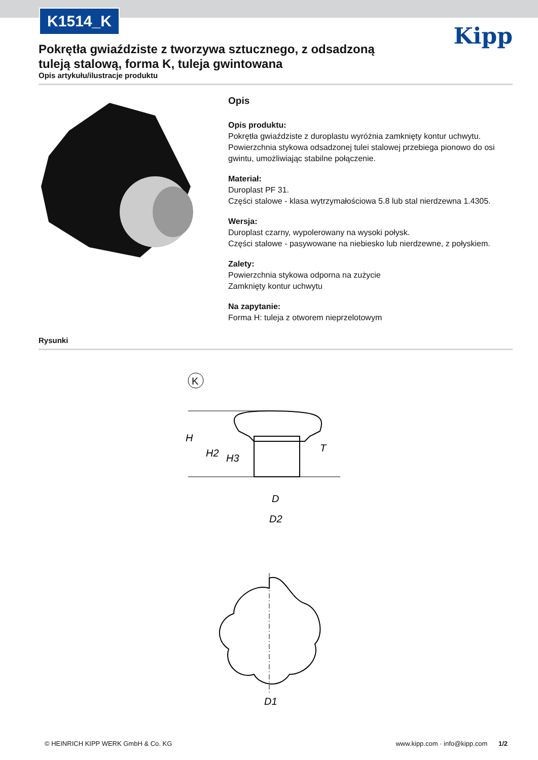K1514_K
Kipp
Pokrętła gwiaździste z tworzywa sztucznego, z odsadzoną tuleją stalową, forma K, tuleja gwintowana
Opis artykułu/ilustracje produktu
Opis
Opis produktu:
Pokrętła gwiaździste z duroplastu wyróżnia zamknięty kontur uchwytu. Powierzchnia stykowa odsadzonej tulei stalowej przebiega pionowo do osi gwintu, umożliwiając stabilne połączenie.
Materiał:
Duroplast PF 31.
Części stalowe - klasa wytrzymałościowa 5.8 lub stal nierdzewna 1.4305.
Wersja:
Duroplast czarny, wypolerowany na wysoki połysk.
Części stalowe - pasywowane na niebiesko lub nierdzewne, z połyskiem.
Zalety:
Powierzchnia stykowa odporna na zużycie
Zamknięty kontur uchwytu
Na zapytanie:
Forma H: tuleja z otworem nieprzelotowym
Rysunki
K
H
H2
H3
T
D
D2
D1
© HEINRICH KIPP WERK GmbH & Co. KG www.kipp.com · info@kipp.com 1/2